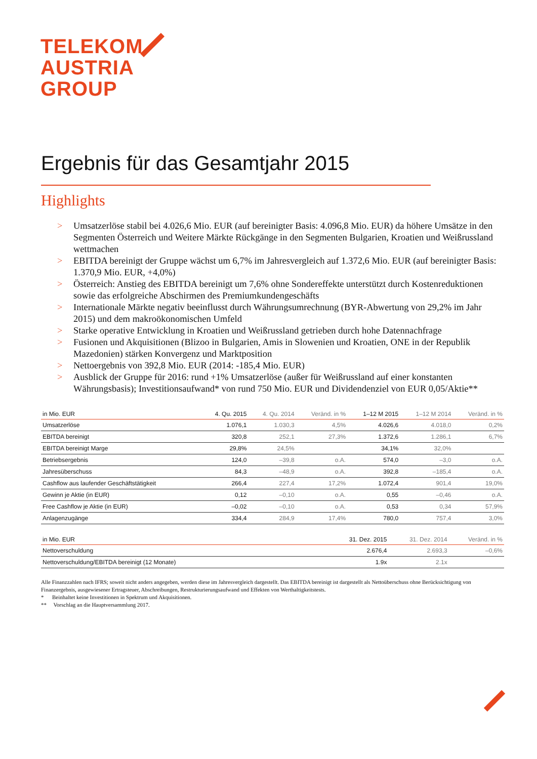TELEKOM
AUSTRIA
GROUP
Ergebnis für das Gesamtjahr 2015
Highlights
> Umsatzerlöse stabil bei 4.026,6 Mio. EUR (auf bereinigter Basis: 4.096,8 Mio. EUR) da höhere Umsätze in den Segmenten Österreich und Weitere Märkte Rückgänge in den Segmenten Bulgarien, Kroatien und Weißrussland wettmachen
> EBITDA bereinigt der Gruppe wächst um 6,7% im Jahresvergleich auf 1.372,6 Mio. EUR (auf bereinigter Basis: 1.370,9 Mio. EUR, +4,0%)
> Österreich: Anstieg des EBITDA bereinigt um 7,6% ohne Sondereffekte unterstützt durch Kostenreduktionen sowie das erfolgreiche Abschirmen des Premiumkundengeschäfts
> Internationale Märkte negativ beeinflusst durch Währungsumrechnung (BYR-Abwertung von 29,2% im Jahr 2015) und dem makroökonomischen Umfeld
> Starke operative Entwicklung in Kroatien und Weißrussland getrieben durch hohe Datennachfrage
> Fusionen und Akquisitionen (Blizoo in Bulgarien, Amis in Slowenien und Kroatien, ONE in der Republik Mazedonien) stärken Konvergenz und Marktposition
> Nettoergebnis von 392,8 Mio. EUR (2014: -185,4 Mio. EUR)
> Ausblick der Gruppe für 2016: rund +1% Umsatzerlöse (außer für Weißrussland auf einer konstanten Währungsbasis); Investitionsaufwand* von rund 750 Mio. EUR und Dividendenziel von EUR 0,05/Aktie**
| in Mio. EUR | 4. Qu. 2015 | 4. Qu. 2014 | Veränd. in % | 1–12 M 2015 | 1–12 M 2014 | Veränd. in % |
| --- | --- | --- | --- | --- | --- | --- |
| Umsatzerlöse | 1.076,1 | 1.030,3 | 4,5% | 4.026,6 | 4.018,0 | 0,2% |
| EBITDA bereinigt | 320,8 | 252,1 | 27,3% | 1.372,6 | 1.286,1 | 6,7% |
| EBITDA bereinigt Marge | 29,8% | 24,5% | | 34,1% | 32,0% | |
| Betriebsergebnis | 124,0 | –39,8 | o.A. | 574,0 | –3,0 | o.A. |
| Jahresüberschuss | 84,3 | –48,9 | o.A. | 392,8 | –185,4 | o.A. |
| Cashflow aus laufender Geschäftstätigkeit | 266,4 | 227,4 | 17,2% | 1.072,4 | 901,4 | 19,0% |
| Gewinn je Aktie (in EUR) | 0,12 | –0,10 | o.A. | 0,55 | –0,46 | o.A. |
| Free Cashflow je Aktie (in EUR) | –0,02 | –0,10 | o.A. | 0,53 | 0,34 | 57,9% |
| Anlagenzugänge | 334,4 | 284,9 | 17,4% | 780,0 | 757,4 | 3,0% |
| in Mio. EUR | 31. Dez. 2015 | 31. Dez. 2014 | Veränd. in % |
| --- | --- | --- | --- |
| Nettoverschuldung | 2.676,4 | 2.693,3 | –0,6% |
| Nettoverschuldung/EBITDA bereinigt (12 Monate) | 1.9x | 2.1x | |
Alle Finanzzahlen nach IFRS; soweit nicht anders angegeben, werden diese im Jahresvergleich dargestellt. Das EBITDA bereinigt ist dargestellt als Nettoüberschuss ohne Berücksichtigung von Finanzergebnis, ausgewiesener Ertragsteuer, Abschreibungen, Restrukturierungsaufwand und Effekten von Werthaltigkeitstests.
* Beinhaltet keine Investitionen in Spektrum und Akquisitionen.
** Vorschlag an die Hauptversammlung 2017.